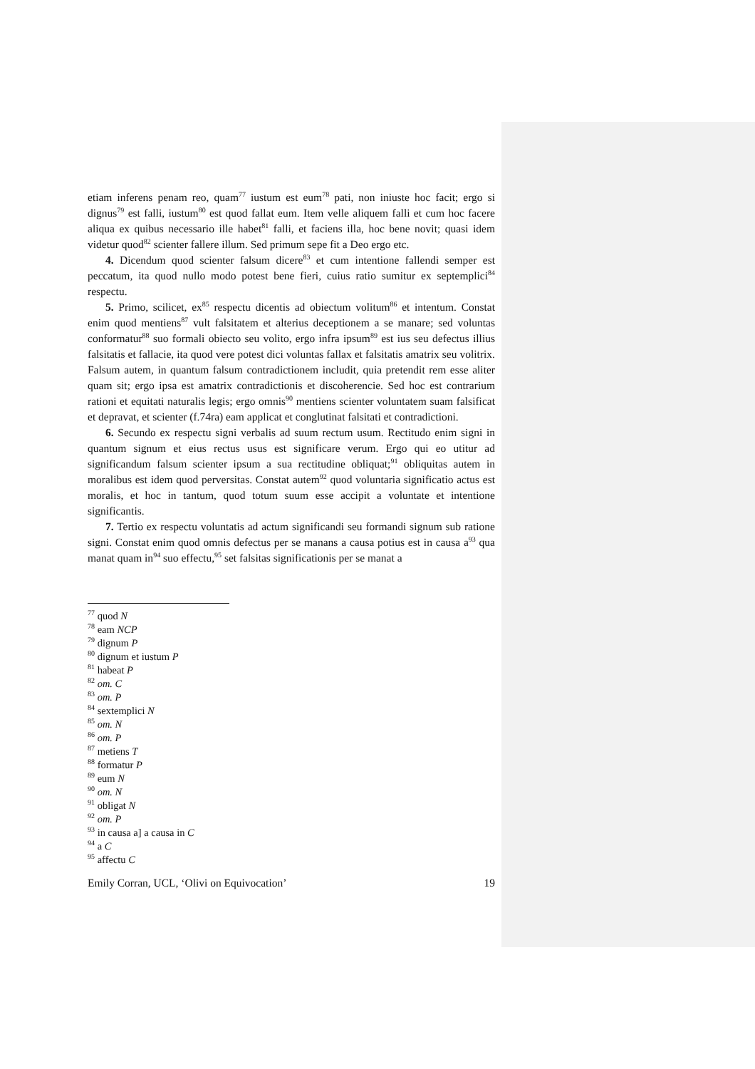etiam inferens penam reo, quam<sup>77</sup> iustum est eum<sup>78</sup> pati, non iniuste hoc facit; ergo si dignus<sup>79</sup> est falli, iustum<sup>80</sup> est quod fallat eum. Item velle aliquem falli et cum hoc facere aliqua ex quibus necessario ille habet<sup>81</sup> falli, et faciens illa, hoc bene novit; quasi idem videtur quod<sup>82</sup> scienter fallere illum. Sed primum sepe fit a Deo ergo etc.
4. Dicendum quod scienter falsum dicere<sup>83</sup> et cum intentione fallendi semper est peccatum, ita quod nullo modo potest bene fieri, cuius ratio sumitur ex septemplici<sup>84</sup> respectu.
5. Primo, scilicet, ex<sup>85</sup> respectu dicentis ad obiectum volitum<sup>86</sup> et intentum. Constat enim quod mentiens<sup>87</sup> vult falsitatem et alterius deceptionem a se manare; sed voluntas conformatur<sup>88</sup> suo formali obiecto seu volito, ergo infra ipsum<sup>89</sup> est ius seu defectus illius falsitatis et fallacie, ita quod vere potest dici voluntas fallax et falsitatis amatrix seu volitrix. Falsum autem, in quantum falsum contradictionem includit, quia pretendit rem esse aliter quam sit; ergo ipsa est amatrix contradictionis et discoherencie. Sed hoc est contrarium rationi et equitati naturalis legis; ergo omnis<sup>90</sup> mentiens scienter voluntatem suam falsificat et depravat, et scienter (f.74ra) eam applicat et conglutinat falsitati et contradictioni.
6. Secundo ex respectu signi verbalis ad suum rectum usum. Rectitudo enim signi in quantum signum et eius rectus usus est significare verum. Ergo qui eo utitur ad significandum falsum scienter ipsum a sua rectitudine obliquat;<sup>91</sup> obliquitas autem in moralibus est idem quod perversitas. Constat autem<sup>92</sup> quod voluntaria significatio actus est moralis, et hoc in tantum, quod totum suum esse accipit a voluntate et intentione significantis.
7. Tertio ex respectu voluntatis ad actum significandi seu formandi signum sub ratione signi. Constat enim quod omnis defectus per se manans a causa potius est in causa a<sup>93</sup> qua manat quam in<sup>94</sup> suo effectu,<sup>95</sup> set falsitas significationis per se manat a
<sup>77</sup> quod N
<sup>78</sup> eam NCP
<sup>79</sup> dignum P
<sup>80</sup> dignum et iustum P
<sup>81</sup> habeat P
<sup>82</sup> om. C
<sup>83</sup> om. P
<sup>84</sup> sextemplici N
<sup>85</sup> om. N
<sup>86</sup> om. P
<sup>87</sup> metiens T
<sup>88</sup> formatur P
<sup>89</sup> eum N
<sup>90</sup> om. N
<sup>91</sup> obligat N
<sup>92</sup> om. P
<sup>93</sup> in causa a] a causa in C
<sup>94</sup> a C
<sup>95</sup> affectu C
Emily Corran, UCL, ‘Olivi on Equivocation’ 19